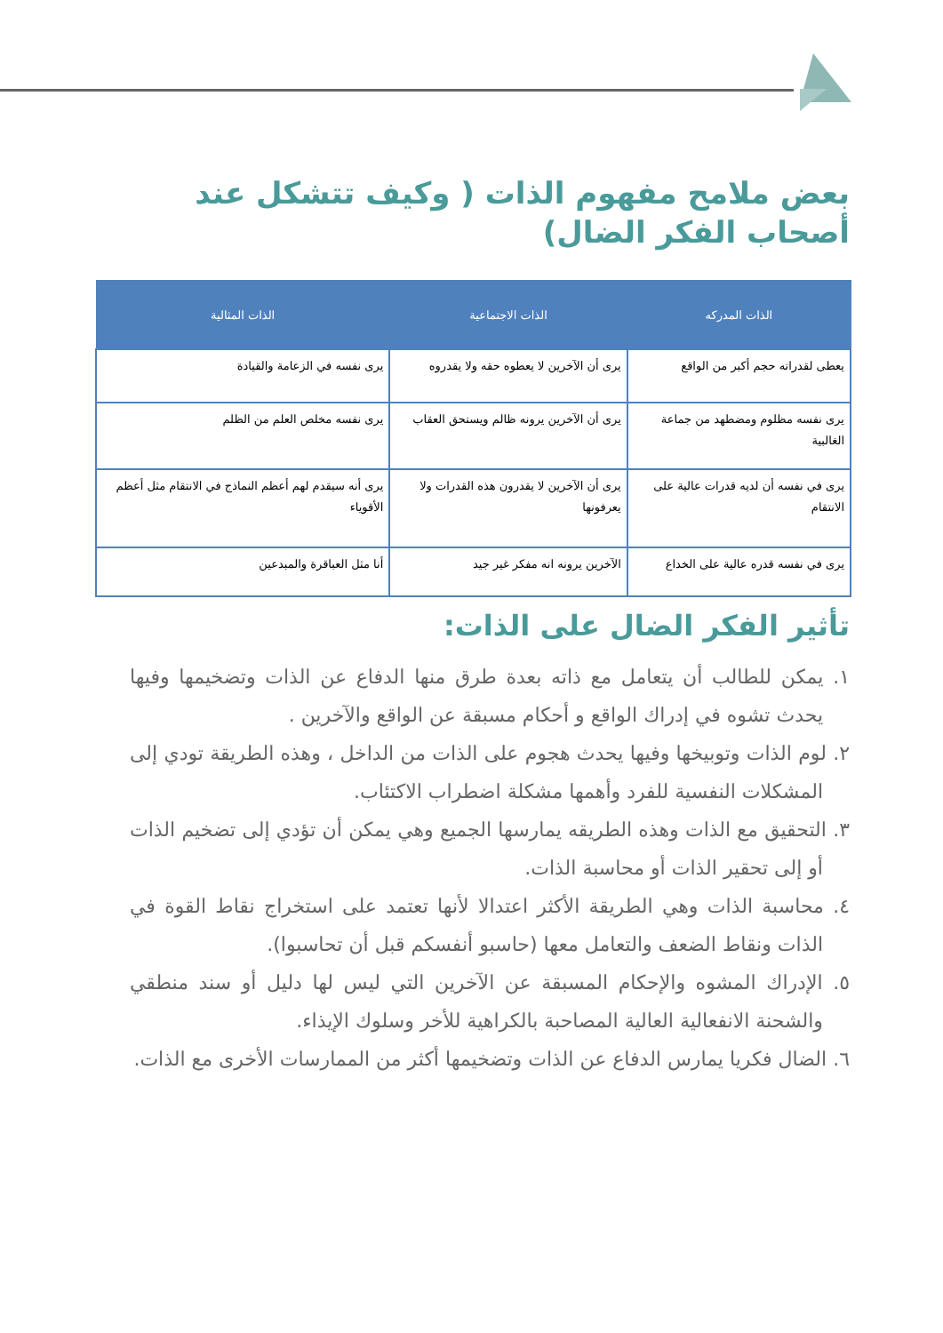بعض ملامح مفهوم الذات ( وكيف تتشكل عند أصحاب الفكر الضال)
| الذات المدركه | الذات الاجتماعية | الذات المثالية |
| --- | --- | --- |
| يعطى لقدراته حجم أكبر من الواقع | يرى أن الآخرين لا يعطوه حقه ولا يقدروه | يرى نفسه في الزعامة والقيادة |
| يرى نفسه مظلوم ومضطهد من جماعة الغالبية | يرى أن الآخرين يرونه ظالم ويستحق العقاب | يرى نفسه مخلص العلم من الظلم |
| يرى في نفسه أن لديه قدرات عالية على الانتقام | يرى أن الآخرين لا يقدرون هذه القدرات ولا يعرفونها | يرى أنه سيقدم لهم أعظم النماذج في الانتقام مثل أعظم الأقوياء |
| يرى في نفسه قدره عالية على الخداع | الآخرين يرونه انه مفكر غير جيد | أنا مثل العباقرة والمبدعين |
تأثير الفكر الضال على الذات:
١. يمكن للطالب أن يتعامل مع ذاته بعدة طرق منها الدفاع عن الذات وتضخيمها وفيها يحدث تشوه في إدراك الواقع و أحكام مسبقة عن الواقع والآخرين .
٢. لوم الذات وتوبيخها وفيها يحدث هجوم على الذات من الداخل ، وهذه الطريقة تودي إلى المشكلات النفسية للفرد وأهمها مشكلة اضطراب الاكتئاب.
٣. التحقيق مع الذات وهذه الطريقه يمارسها الجميع وهي يمكن أن تؤدي إلى تضخيم الذات أو إلى تحقير الذات أو محاسبة الذات.
٤. محاسبة الذات وهي الطريقة الأكثر اعتدالا لأنها تعتمد على استخراج نقاط القوة في الذات ونقاط الضعف والتعامل معها (حاسبو أنفسكم قبل أن تحاسبوا).
٥. الإدراك المشوه والإحكام المسبقة عن الآخرين التي ليس لها دليل أو سند منطقي والشحنة الانفعالية العالية المصاحبة بالكراهية للأخر وسلوك الإيذاء.
٦. الضال فكريا يمارس الدفاع عن الذات وتضخيمها أكثر من الممارسات الأخرى مع الذات.